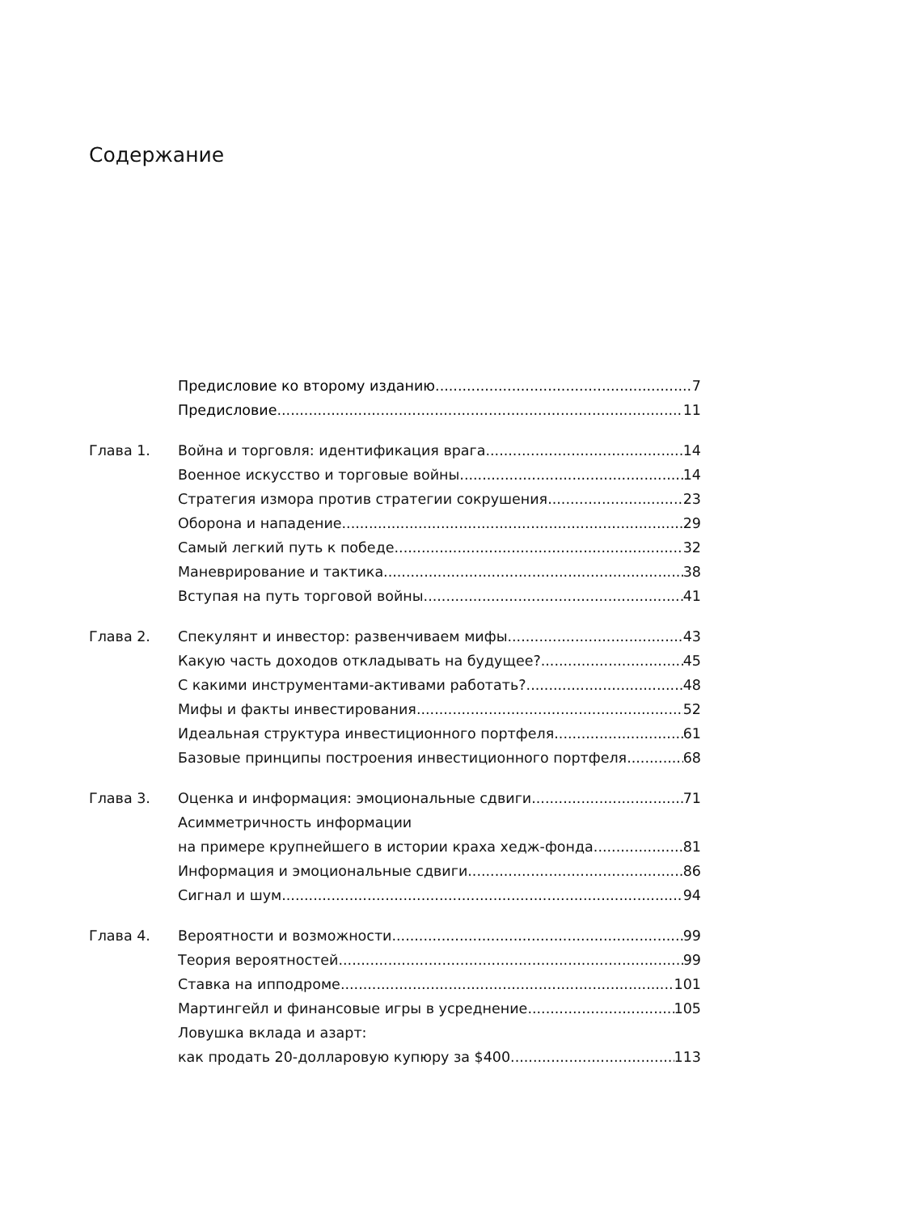Содержание
Предисловие ко второму изданию 7
Предисловие 11
Глава 1. Война и торговля: идентификация врага 14
Военное искусство и торговые войны 14
Стратегия измора против стратегии сокрушения 23
Оборона и нападение 29
Самый легкий путь к победе 32
Маневрирование и тактика 38
Вступая на путь торговой войны 41
Глава 2. Спекулянт и инвестор: развенчиваем мифы 43
Какую часть доходов откладывать на будущее? 45
С какими инструментами-активами работать? 48
Мифы и факты инвестирования 52
Идеальная структура инвестиционного портфеля 61
Базовые принципы построения инвестиционного портфеля 68
Глава 3. Оценка и информация: эмоциональные сдвиги 71
Асимметричность информации
на примере крупнейшего в истории краха хедж-фонда 81
Информация и эмоциональные сдвиги 86
Сигнал и шум 94
Глава 4. Вероятности и возможности 99
Теория вероятностей 99
Ставка на ипподроме 101
Мартингейл и финансовые игры в усреднение 105
Ловушка вклада и азарт:
как продать 20-долларовую купюру за $400 113